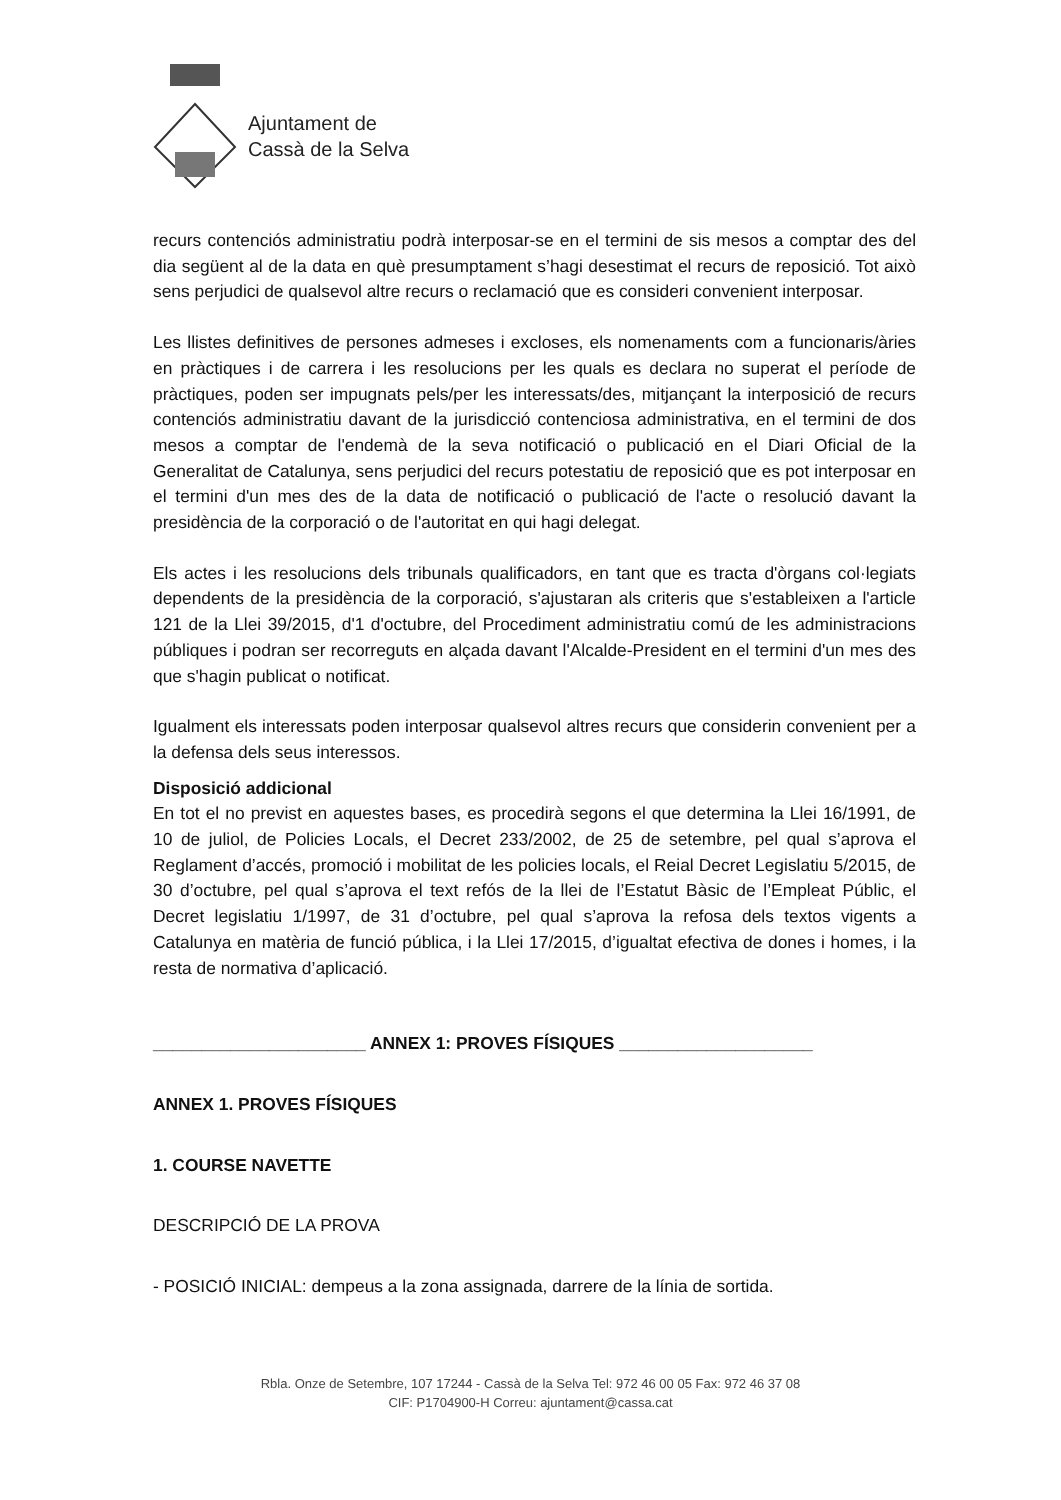Ajuntament de
Cassà de la Selva
recurs contenciós administratiu podrà interposar-se en el termini de sis mesos a comptar des del dia següent al de la data en què presumptament s’hagi desestimat el recurs de reposició. Tot això sens perjudici de qualsevol altre recurs o reclamació que es consideri convenient interposar.
Les llistes definitives de persones admeses i excloses, els nomenaments com a funcionaris/àries en pràctiques i de carrera i les resolucions per les quals es declara no superat el període de pràctiques, poden ser impugnats pels/per les interessats/des, mitjançant la interposició de recurs contenciós administratiu davant de la jurisdicció contenciosa administrativa, en el termini de dos mesos a comptar de l'endemà de la seva notificació o publicació en el Diari Oficial de la Generalitat de Catalunya, sens perjudici del recurs potestatiu de reposició que es pot interposar en el termini d'un mes des de la data de notificació o publicació de l'acte o resolució davant la presidència de la corporació o de l'autoritat en qui hagi delegat.
Els actes i les resolucions dels tribunals qualificadors, en tant que es tracta d'òrgans col·legiats dependents de la presidència de la corporació, s'ajustaran als criteris que s'estableixen a l'article 121 de la Llei 39/2015, d'1 d'octubre, del Procediment administratiu comú de les administracions públiques i podran ser recorreguts en alçada davant l'Alcalde-President en el termini d'un mes des que s'hagin publicat o notificat.
Igualment els interessats poden interposar qualsevol altres recurs que considerin convenient per a la defensa dels seus interessos.
Disposició addicional
En tot el no previst en aquestes bases, es procedirà segons el que determina la Llei 16/1991, de 10 de juliol, de Policies Locals, el Decret 233/2002, de 25 de setembre, pel qual s’aprova el Reglament d’accés, promoció i mobilitat de les policies locals, el Reial Decret Legislatiu 5/2015, de 30 d’octubre, pel qual s’aprova el text refós de la llei de l’Estatut Bàsic de l’Empleat Públic, el Decret legislatiu 1/1997, de 31 d’octubre, pel qual s’aprova la refosa dels textos vigents a Catalunya en matèria de funció pública, i la Llei 17/2015, d’igualtat efectiva de dones i homes, i la resta de normativa d’aplicació.
______________________ ANNEX 1: PROVES FÍSIQUES ____________________
ANNEX 1. PROVES FÍSIQUES
1. COURSE NAVETTE
DESCRIPCIÓ DE LA PROVA
- POSICIÓ INICIAL: dempeus a la zona assignada, darrere de la línia de sortida.
Rbla. Onze de Setembre, 107 17244 - Cassà de la Selva Tel: 972 46 00 05 Fax: 972 46 37 08
CIF: P1704900-H Correu: ajuntament@cassa.cat